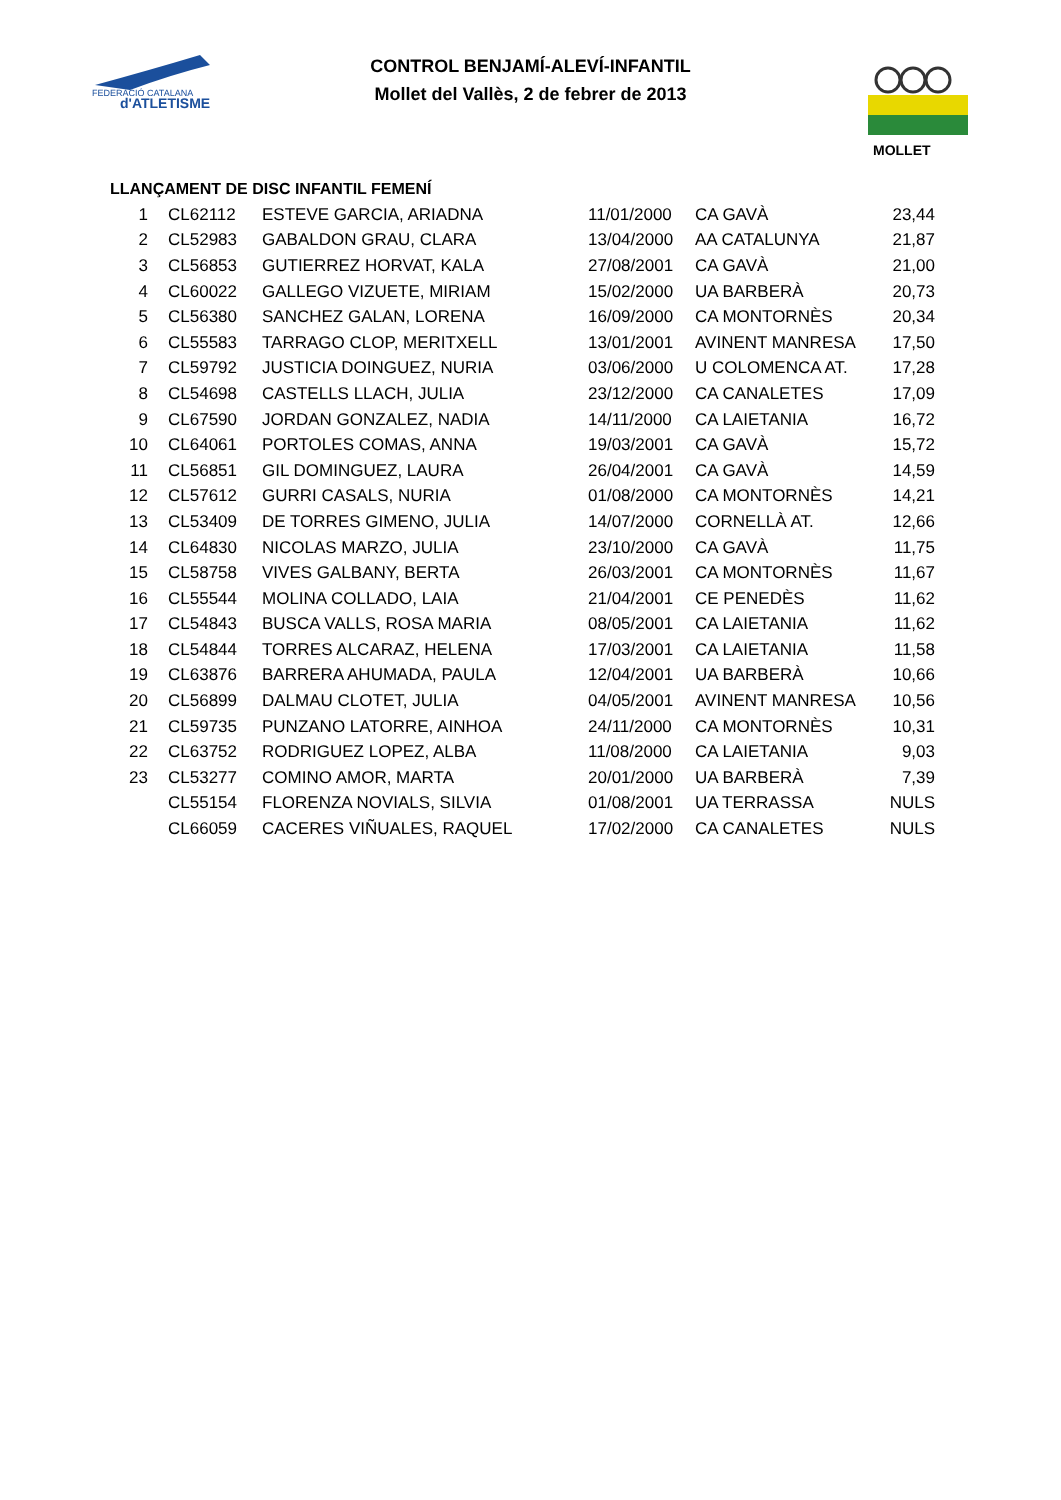FEDERACIÓ CATALANA
d'ATLETISME
CONTROL BENJAMÍ-ALEVÍ-INFANTIL
Mollet del Vallès, 2 de febrer de 2013
MOLLET
LLANÇAMENT DE DISC INFANTIL FEMENÍ
| 1 | CL62112 | ESTEVE GARCIA, ARIADNA | 11/01/2000 | CA GAVÀ | 23,44 |
| 2 | CL52983 | GABALDON GRAU, CLARA | 13/04/2000 | AA CATALUNYA | 21,87 |
| 3 | CL56853 | GUTIERREZ HORVAT, KALA | 27/08/2001 | CA GAVÀ | 21,00 |
| 4 | CL60022 | GALLEGO VIZUETE, MIRIAM | 15/02/2000 | UA BARBERÀ | 20,73 |
| 5 | CL56380 | SANCHEZ GALAN, LORENA | 16/09/2000 | CA MONTORNÈS | 20,34 |
| 6 | CL55583 | TARRAGO CLOP, MERITXELL | 13/01/2001 | AVINENT MANRESA | 17,50 |
| 7 | CL59792 | JUSTICIA DOINGUEZ, NURIA | 03/06/2000 | U COLOMENCA AT. | 17,28 |
| 8 | CL54698 | CASTELLS LLACH, JULIA | 23/12/2000 | CA CANALETES | 17,09 |
| 9 | CL67590 | JORDAN GONZALEZ, NADIA | 14/11/2000 | CA LAIETANIA | 16,72 |
| 10 | CL64061 | PORTOLES COMAS, ANNA | 19/03/2001 | CA GAVÀ | 15,72 |
| 11 | CL56851 | GIL DOMINGUEZ, LAURA | 26/04/2001 | CA GAVÀ | 14,59 |
| 12 | CL57612 | GURRI CASALS, NURIA | 01/08/2000 | CA MONTORNÈS | 14,21 |
| 13 | CL53409 | DE TORRES GIMENO, JULIA | 14/07/2000 | CORNELLÀ AT. | 12,66 |
| 14 | CL64830 | NICOLAS MARZO, JULIA | 23/10/2000 | CA GAVÀ | 11,75 |
| 15 | CL58758 | VIVES GALBANY, BERTA | 26/03/2001 | CA MONTORNÈS | 11,67 |
| 16 | CL55544 | MOLINA COLLADO, LAIA | 21/04/2001 | CE PENEDÈS | 11,62 |
| 17 | CL54843 | BUSCA VALLS, ROSA MARIA | 08/05/2001 | CA LAIETANIA | 11,62 |
| 18 | CL54844 | TORRES ALCARAZ, HELENA | 17/03/2001 | CA LAIETANIA | 11,58 |
| 19 | CL63876 | BARRERA AHUMADA, PAULA | 12/04/2001 | UA BARBERÀ | 10,66 |
| 20 | CL56899 | DALMAU CLOTET, JULIA | 04/05/2001 | AVINENT MANRESA | 10,56 |
| 21 | CL59735 | PUNZANO LATORRE, AINHOA | 24/11/2000 | CA MONTORNÈS | 10,31 |
| 22 | CL63752 | RODRIGUEZ LOPEZ, ALBA | 11/08/2000 | CA LAIETANIA | 9,03 |
| 23 | CL53277 | COMINO AMOR, MARTA | 20/01/2000 | UA BARBERÀ | 7,39 |
| | CL55154 | FLORENZA NOVIALS, SILVIA | 01/08/2001 | UA TERRASSA | NULS |
| | CL66059 | CACERES VIÑUALES, RAQUEL | 17/02/2000 | CA CANALETES | NULS |